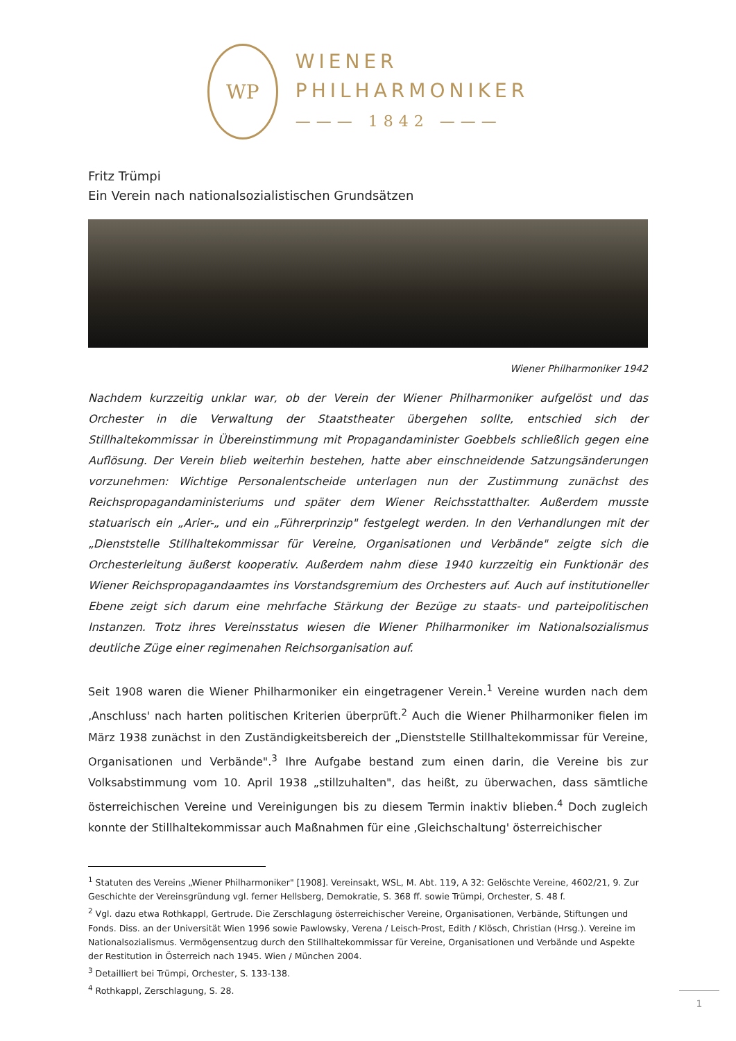WP
WIENER
PHILHARMONIKER
——— 1842 ———
Fritz Trümpi
Ein Verein nach nationalsozialistischen Grundsätzen
Wiener Philharmoniker 1942
Nachdem kurzzeitig unklar war, ob der Verein der Wiener Philharmoniker aufgelöst und das Orchester in die Verwaltung der Staatstheater übergehen sollte, entschied sich der Stillhaltekommissar in Übereinstimmung mit Propagandaminister Goebbels schließlich gegen eine Auflösung. Der Verein blieb weiterhin bestehen, hatte aber einschneidende Satzungsänderungen vorzunehmen: Wichtige Personalentscheide unterlagen nun der Zustimmung zunächst des Reichspropagandaministeriums und später dem Wiener Reichsstatthalter. Außerdem musste statuarisch ein „Arier-„ und ein „Führerprinzip" festgelegt werden. In den Verhandlungen mit der „Dienststelle Stillhaltekommissar für Vereine, Organisationen und Verbände" zeigte sich die Orchesterleitung äußerst kooperativ. Außerdem nahm diese 1940 kurzzeitig ein Funktionär des Wiener Reichspropagandaamtes ins Vorstandsgremium des Orchesters auf. Auch auf institutioneller Ebene zeigt sich darum eine mehrfache Stärkung der Bezüge zu staats- und parteipolitischen Instanzen. Trotz ihres Vereinsstatus wiesen die Wiener Philharmoniker im Nationalsozialismus deutliche Züge einer regimenahen Reichsorganisation auf.
Seit 1908 waren die Wiener Philharmoniker ein eingetragener Verein.<sup>1</sup> Vereine wurden nach dem ‚Anschluss' nach harten politischen Kriterien überprüft.<sup>2</sup> Auch die Wiener Philharmoniker fielen im März 1938 zunächst in den Zuständigkeitsbereich der „Dienststelle Stillhaltekommissar für Vereine, Organisationen und Verbände".<sup>3</sup> Ihre Aufgabe bestand zum einen darin, die Vereine bis zur Volksabstimmung vom 10. April 1938 „stillzuhalten", das heißt, zu überwachen, dass sämtliche österreichischen Vereine und Vereinigungen bis zu diesem Termin inaktiv blieben.<sup>4</sup> Doch zugleich konnte der Stillhaltekommissar auch Maßnahmen für eine ‚Gleichschaltung' österreichischer
<sup>1</sup> Statuten des Vereins „Wiener Philharmoniker" [1908]. Vereinsakt, WSL, M. Abt. 119, A 32: Gelöschte Vereine, 4602/21, 9. Zur Geschichte der Vereinsgründung vgl. ferner Hellsberg, Demokratie, S. 368 ff. sowie Trümpi, Orchester, S. 48 f.
<sup>2</sup> Vgl. dazu etwa Rothkappl, Gertrude. Die Zerschlagung österreichischer Vereine, Organisationen, Verbände, Stiftungen und Fonds. Diss. an der Universität Wien 1996 sowie Pawlowsky, Verena / Leisch-Prost, Edith / Klösch, Christian (Hrsg.). Vereine im Nationalsozialismus. Vermögensentzug durch den Stillhaltekommissar für Vereine, Organisationen und Verbände und Aspekte der Restitution in Österreich nach 1945. Wien / München 2004.
<sup>3</sup> Detailliert bei Trümpi, Orchester, S. 133-138.
<sup>4</sup> Rothkappl, Zerschlagung, S. 28.
1